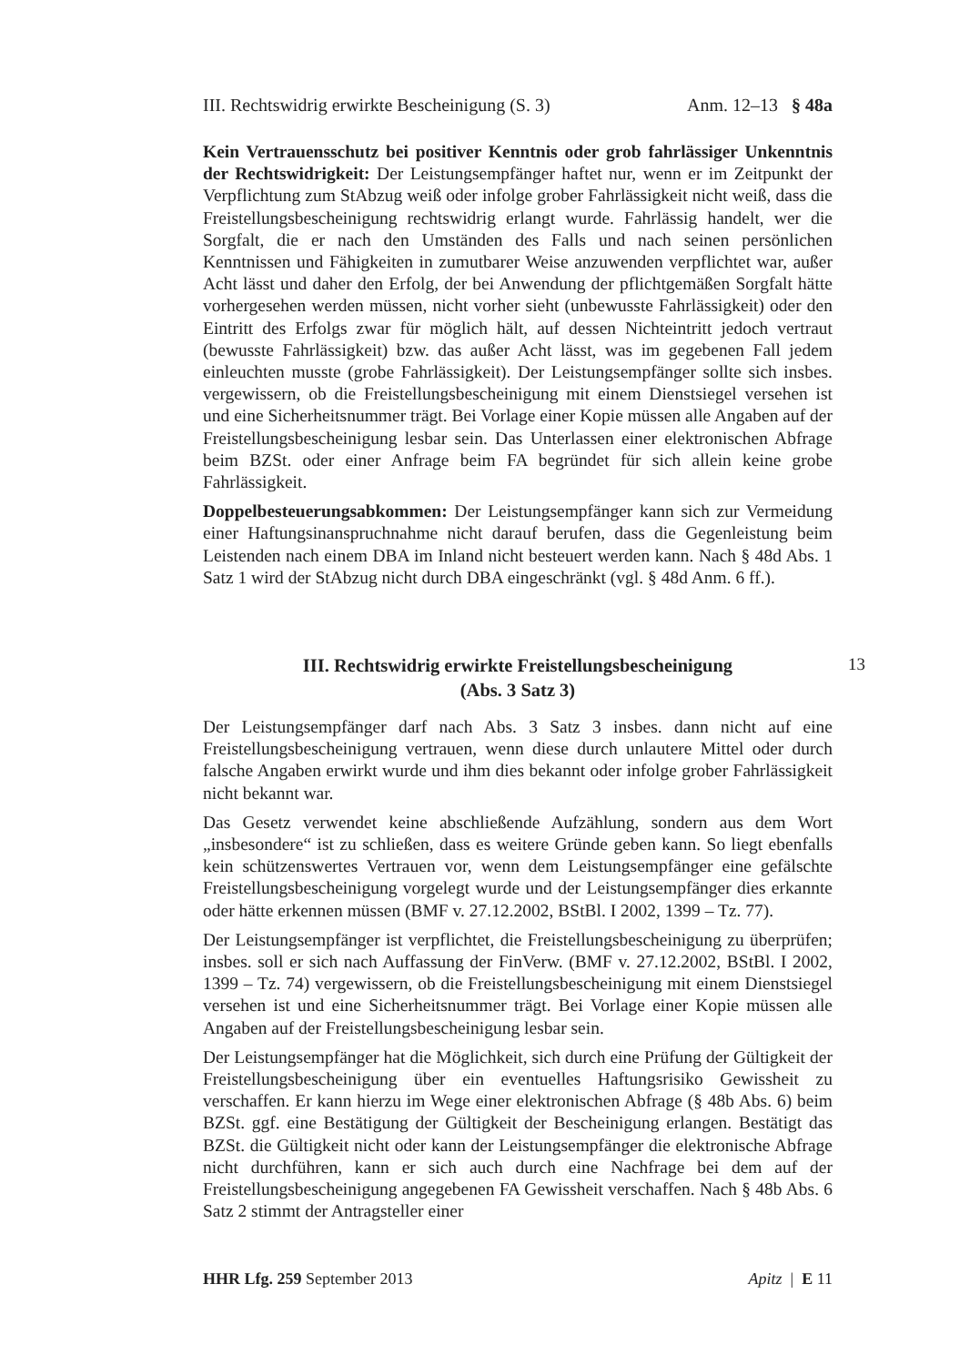III. Rechtswidrig erwirkte Bescheinigung (S. 3) Anm. 12–13 § 48a
Kein Vertrauensschutz bei positiver Kenntnis oder grob fahrlässiger Unkenntnis der Rechtswidrigkeit: Der Leistungsempfänger haftet nur, wenn er im Zeitpunkt der Verpflichtung zum StAbzug weiß oder infolge grober Fahrlässigkeit nicht weiß, dass die Freistellungsbescheinigung rechtswidrig erlangt wurde. Fahrlässig handelt, wer die Sorgfalt, die er nach den Umständen des Falls und nach seinen persönlichen Kenntnissen und Fähigkeiten in zumutbarer Weise anzuwenden verpflichtet war, außer Acht lässt und daher den Erfolg, der bei Anwendung der pflichtgemäßen Sorgfalt hätte vorhergesehen werden müssen, nicht vorher sieht (unbewusste Fahrlässigkeit) oder den Eintritt des Erfolgs zwar für möglich hält, auf dessen Nichteintritt jedoch vertraut (bewusste Fahrlässigkeit) bzw. das außer Acht lässt, was im gegebenen Fall jedem einleuchten musste (grobe Fahrlässigkeit). Der Leistungsempfänger sollte sich insbes. vergewissern, ob die Freistellungsbescheinigung mit einem Dienstsiegel versehen ist und eine Sicherheitsnummer trägt. Bei Vorlage einer Kopie müssen alle Angaben auf der Freistellungsbescheinigung lesbar sein. Das Unterlassen einer elektronischen Abfrage beim BZSt. oder einer Anfrage beim FA begründet für sich allein keine grobe Fahrlässigkeit.
Doppelbesteuerungsabkommen: Der Leistungsempfänger kann sich zur Vermeidung einer Haftungsinanspruchnahme nicht darauf berufen, dass die Gegenleistung beim Leistenden nach einem DBA im Inland nicht besteuert werden kann. Nach § 48d Abs. 1 Satz 1 wird der StAbzug nicht durch DBA eingeschränkt (vgl. § 48d Anm. 6 ff.).
III. Rechtswidrig erwirkte Freistellungsbescheinigung
(Abs. 3 Satz 3)
13
Der Leistungsempfänger darf nach Abs. 3 Satz 3 insbes. dann nicht auf eine Freistellungsbescheinigung vertrauen, wenn diese durch unlautere Mittel oder durch falsche Angaben erwirkt wurde und ihm dies bekannt oder infolge grober Fahrlässigkeit nicht bekannt war.
Das Gesetz verwendet keine abschließende Aufzählung, sondern aus dem Wort „insbesondere“ ist zu schließen, dass es weitere Gründe geben kann. So liegt ebenfalls kein schützenswertes Vertrauen vor, wenn dem Leistungsempfänger eine gefälschte Freistellungsbescheinigung vorgelegt wurde und der Leistungsempfänger dies erkannte oder hätte erkennen müssen (BMF v. 27.12.2002, BStBl. I 2002, 1399 – Tz. 77).
Der Leistungsempfänger ist verpflichtet, die Freistellungsbescheinigung zu überprüfen; insbes. soll er sich nach Auffassung der FinVerw. (BMF v. 27.12.2002, BStBl. I 2002, 1399 – Tz. 74) vergewissern, ob die Freistellungsbescheinigung mit einem Dienstsiegel versehen ist und eine Sicherheitsnummer trägt. Bei Vorlage einer Kopie müssen alle Angaben auf der Freistellungsbescheinigung lesbar sein.
Der Leistungsempfänger hat die Möglichkeit, sich durch eine Prüfung der Gültigkeit der Freistellungsbescheinigung über ein eventuelles Haftungsrisiko Gewissheit zu verschaffen. Er kann hierzu im Wege einer elektronischen Abfrage (§ 48b Abs. 6) beim BZSt. ggf. eine Bestätigung der Gültigkeit der Bescheinigung erlangen. Bestätigt das BZSt. die Gültigkeit nicht oder kann der Leistungsempfänger die elektronische Abfrage nicht durchführen, kann er sich auch durch eine Nachfrage bei dem auf der Freistellungsbescheinigung angegebenen FA Gewissheit verschaffen. Nach § 48b Abs. 6 Satz 2 stimmt der Antragsteller einer
HHR Lfg. 259 September 2013 Apitz | E 11